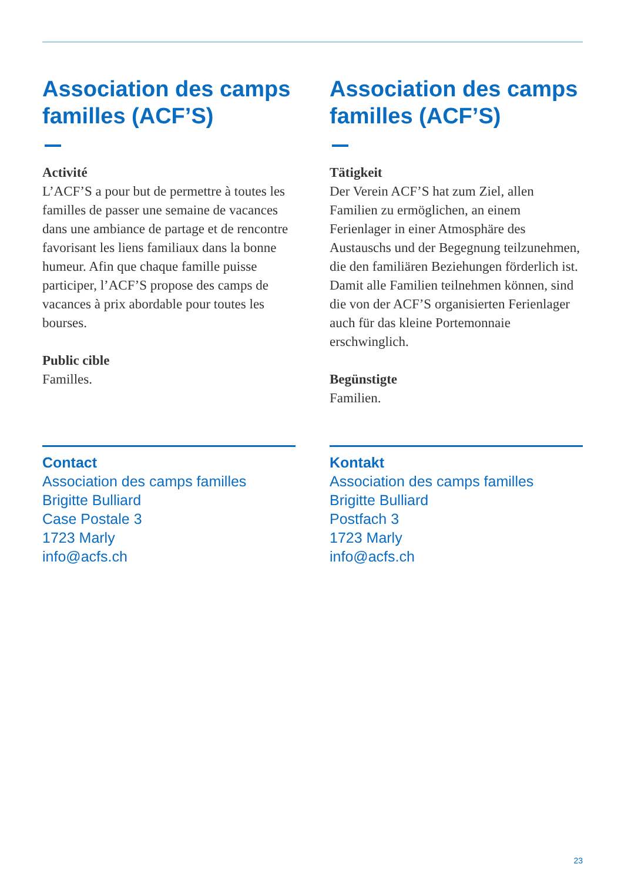Association des camps familles (ACF’S)
Activité
L’ACF’S a pour but de permettre à toutes les familles de passer une semaine de vacances dans une ambiance de partage et de rencontre favorisant les liens familiaux dans la bonne humeur. Afin que chaque famille puisse participer, l’ACF’S propose des camps de vacances à prix abordable pour toutes les bourses.
Public cible
Familles.
Contact
Association des camps familles
Brigitte Bulliard
Case Postale 3
1723 Marly
info@acfs.ch
Association des camps familles (ACF’S)
Tätigkeit
Der Verein ACF’S hat zum Ziel, allen Familien zu ermöglichen, an einem Ferienlager in einer Atmosphäre des Austauschs und der Begegnung teilzunehmen, die den familiären Beziehungen förderlich ist. Damit alle Familien teilnehmen können, sind die von der ACF’S organisierten Ferienlager auch für das kleine Portemonnaie erschwinglich.
Begünstigte
Familien.
Kontakt
Association des camps familles
Brigitte Bulliard
Postfach 3
1723 Marly
info@acfs.ch
23